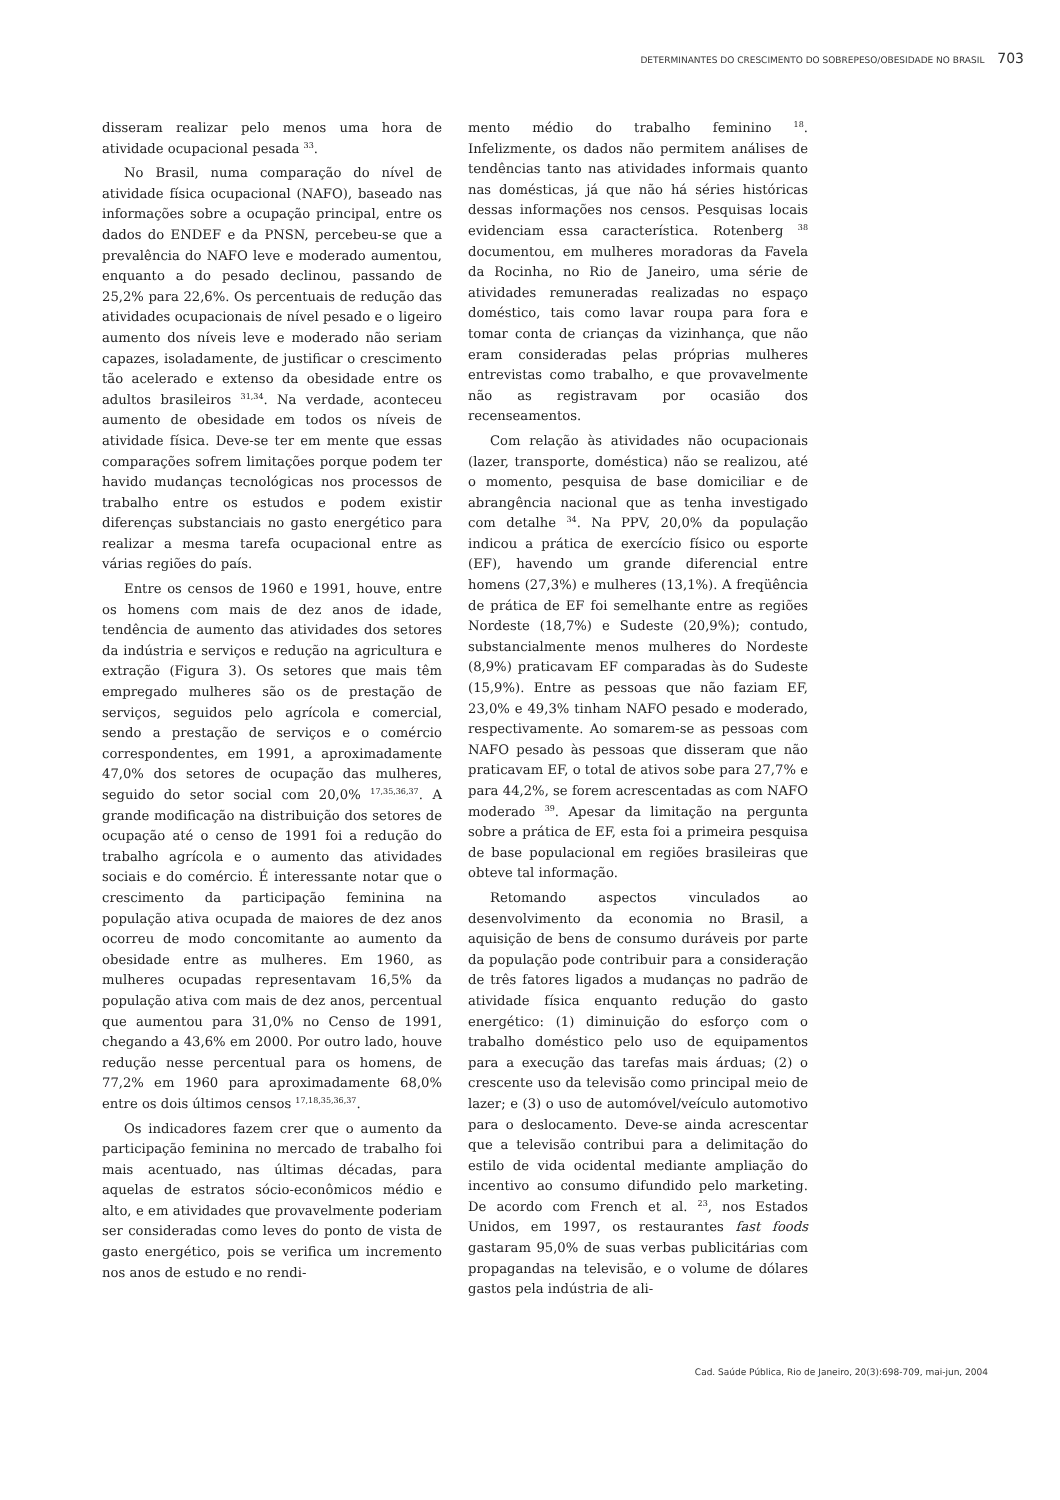DETERMINANTES DO CRESCIMENTO DO SOBREPESO/OBESIDADE NO BRASIL 703
disseram realizar pelo menos uma hora de atividade ocupacional pesada <sup>33</sup>.
No Brasil, numa comparação do nível de atividade física ocupacional (NAFO), baseado nas informações sobre a ocupação principal, entre os dados do ENDEF e da PNSN, percebeu-se que a prevalência do NAFO leve e moderado aumentou, enquanto a do pesado declinou, passando de 25,2% para 22,6%. Os percentuais de redução das atividades ocupacionais de nível pesado e o ligeiro aumento dos níveis leve e moderado não seriam capazes, isoladamente, de justificar o crescimento tão acelerado e extenso da obesidade entre os adultos brasileiros <sup>31,34</sup>. Na verdade, aconteceu aumento de obesidade em todos os níveis de atividade física. Deve-se ter em mente que essas comparações sofrem limitações porque podem ter havido mudanças tecnológicas nos processos de trabalho entre os estudos e podem existir diferenças substanciais no gasto energético para realizar a mesma tarefa ocupacional entre as várias regiões do país.
Entre os censos de 1960 e 1991, houve, entre os homens com mais de dez anos de idade, tendência de aumento das atividades dos setores da indústria e serviços e redução na agricultura e extração (Figura 3). Os setores que mais têm empregado mulheres são os de prestação de serviços, seguidos pelo agrícola e comercial, sendo a prestação de serviços e o comércio correspondentes, em 1991, a aproximadamente 47,0% dos setores de ocupação das mulheres, seguido do setor social com 20,0% <sup>17,35,36,37</sup>. A grande modificação na distribuição dos setores de ocupação até o censo de 1991 foi a redução do trabalho agrícola e o aumento das atividades sociais e do comércio. É interessante notar que o crescimento da participação feminina na população ativa ocupada de maiores de dez anos ocorreu de modo concomitante ao aumento da obesidade entre as mulheres. Em 1960, as mulheres ocupadas representavam 16,5% da população ativa com mais de dez anos, percentual que aumentou para 31,0% no Censo de 1991, chegando a 43,6% em 2000. Por outro lado, houve redução nesse percentual para os homens, de 77,2% em 1960 para aproximadamente 68,0% entre os dois últimos censos <sup>17,18,35,36,37</sup>.
Os indicadores fazem crer que o aumento da participação feminina no mercado de trabalho foi mais acentuado, nas últimas décadas, para aquelas de estratos sócio-econômicos médio e alto, e em atividades que provavelmente poderiam ser consideradas como leves do ponto de vista de gasto energético, pois se verifica um incremento nos anos de estudo e no rendi-
mento médio do trabalho feminino <sup>18</sup>. Infelizmente, os dados não permitem análises de tendências tanto nas atividades informais quanto nas domésticas, já que não há séries históricas dessas informações nos censos. Pesquisas locais evidenciam essa característica. Rotenberg <sup>38</sup> documentou, em mulheres moradoras da Favela da Rocinha, no Rio de Janeiro, uma série de atividades remuneradas realizadas no espaço doméstico, tais como lavar roupa para fora e tomar conta de crianças da vizinhança, que não eram consideradas pelas próprias mulheres entrevistas como trabalho, e que provavelmente não as registravam por ocasião dos recenseamentos.
Com relação às atividades não ocupacionais (lazer, transporte, doméstica) não se realizou, até o momento, pesquisa de base domiciliar e de abrangência nacional que as tenha investigado com detalhe <sup>34</sup>. Na PPV, 20,0% da população indicou a prática de exercício físico ou esporte (EF), havendo um grande diferencial entre homens (27,3%) e mulheres (13,1%). A freqüência de prática de EF foi semelhante entre as regiões Nordeste (18,7%) e Sudeste (20,9%); contudo, substancialmente menos mulheres do Nordeste (8,9%) praticavam EF comparadas às do Sudeste (15,9%). Entre as pessoas que não faziam EF, 23,0% e 49,3% tinham NAFO pesado e moderado, respectivamente. Ao somarem-se as pessoas com NAFO pesado às pessoas que disseram que não praticavam EF, o total de ativos sobe para 27,7% e para 44,2%, se forem acrescentadas as com NAFO moderado <sup>39</sup>. Apesar da limitação na pergunta sobre a prática de EF, esta foi a primeira pesquisa de base populacional em regiões brasileiras que obteve tal informação.
Retomando aspectos vinculados ao desenvolvimento da economia no Brasil, a aquisição de bens de consumo duráveis por parte da população pode contribuir para a consideração de três fatores ligados a mudanças no padrão de atividade física enquanto redução do gasto energético: (1) diminuição do esforço com o trabalho doméstico pelo uso de equipamentos para a execução das tarefas mais árduas; (2) o crescente uso da televisão como principal meio de lazer; e (3) o uso de automóvel/veículo automotivo para o deslocamento. Deve-se ainda acrescentar que a televisão contribui para a delimitação do estilo de vida ocidental mediante ampliação do incentivo ao consumo difundido pelo marketing. De acordo com French et al. <sup>23</sup>, nos Estados Unidos, em 1997, os restaurantes fast foods gastaram 95,0% de suas verbas publicitárias com propagandas na televisão, e o volume de dólares gastos pela indústria de ali-
Cad. Saúde Pública, Rio de Janeiro, 20(3):698-709, mai-jun, 2004